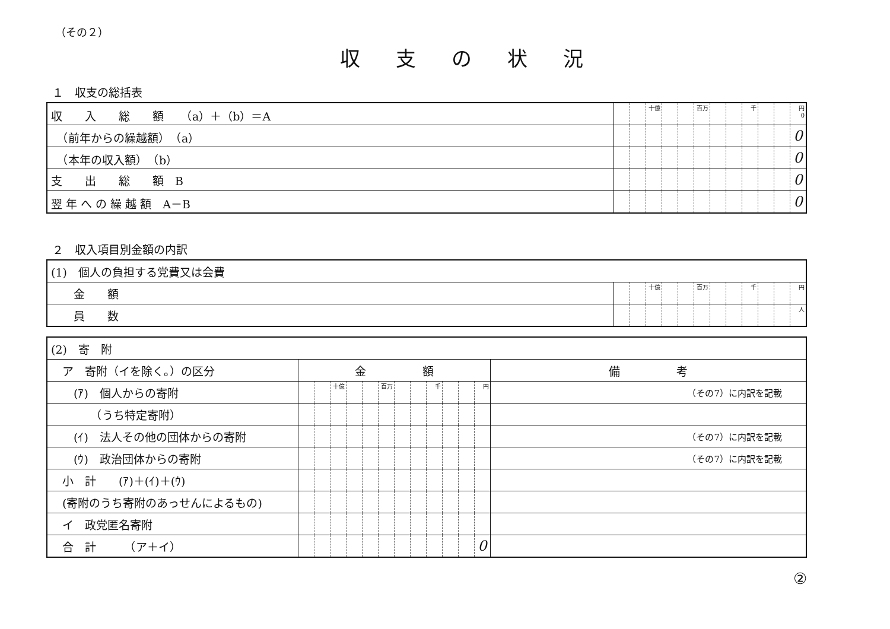（その２）
収支の状況
１　収支の総括表
| 収 入 総 額 （a）＋（b）＝A | | | 十億 | | | 百万 | | | 千 | | | 円 0 |
| （前年からの繰越額） （a） | | | | | | | | | | | | 0 |
| （本年の収入額） （b） | | | | | | | | | | | | 0 |
| 支 出 総 額 B | | | | | | | | | | | | 0 |
| 翌 年 へ の 繰 越 額 A－B | | | | | | | | | | | | 0 |
２　収入項目別金額の内訳
| (1) 個人の負担する党費又は会費 | | | | | | | | | | | | |
| 金 額 | | | 十億 | | | 百万 | | | 千 | | | 円 |
| 員 数 | | | | | | | | | | | | 人 |
| (2) 寄 附 | | | | | | | | | | | | | |
| ア 寄附（イを除く。）の区分 | 金 額 | | | | | | | | | | | | 備 考 |
| (ｱ) 個人からの寄附 | | | 十億 | | | 百万 | | | 千 | | | 円 | （その7）に内訳を記載 |
| （うち特定寄附） | | | | | | | | | | | | | |
| (ｲ) 法人その他の団体からの寄附 | | | | | | | | | | | | | （その7）に内訳を記載 |
| (ｳ) 政治団体からの寄附 | | | | | | | | | | | | | （その7）に内訳を記載 |
| 小 計 (ｱ)＋(ｲ)＋(ｳ) | | | | | | | | | | | | | |
| (寄附のうち寄附のあっせんによるもの) | | | | | | | | | | | | | |
| イ 政党匿名寄附 | | | | | | | | | | | | | |
| 合 計 （ア＋イ） | | | | | | | | | | | | 0 | |
②